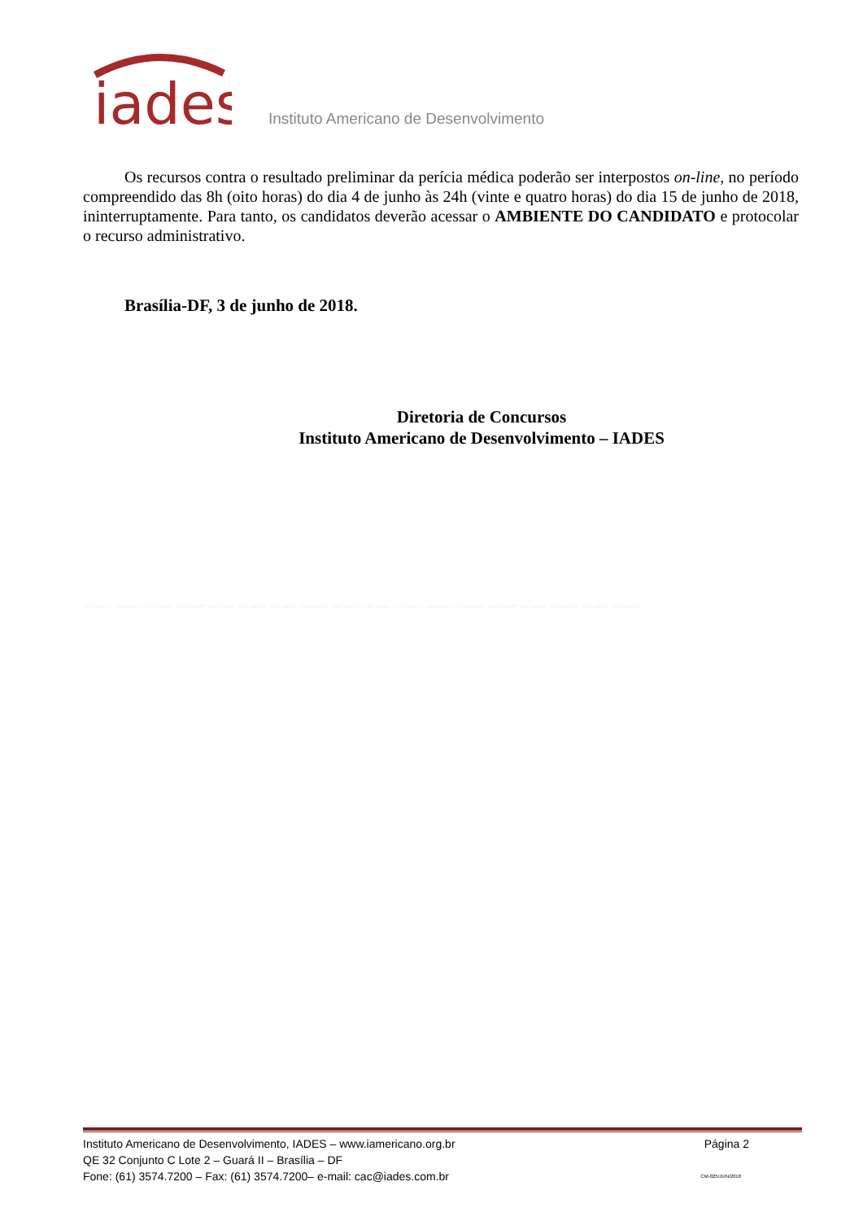iades
Instituto Americano de Desenvolvimento
Os recursos contra o resultado preliminar da perícia médica poderão ser interpostos on-line, no período compreendido das 8h (oito horas) do dia 4 de junho às 24h (vinte e quatro horas) do dia 15 de junho de 2018, ininterruptamente. Para tanto, os candidatos deverão acessar o AMBIENTE DO CANDIDATO e protocolar o recurso administrativo.
Brasília-DF, 3 de junho de 2018.
Diretoria de Concursos
Instituto Americano de Desenvolvimento – IADES
CAC-IADES * CAC-IADES * CAC-IADES * CAC-IADES * CAC-IADES * CAC-IADES * CAC-IADES * CAC-IADES * CAC-IADES * CAC-IADES * CAC-IADES * CAC-IADES * CAC-IADES * CAC-IADES * CAC-IADES * CAC-IADES * CAC-IADES * CAC-IADES
Instituto Americano de Desenvolvimento, IADES – www.iamericano.org.br Página 2
QE 32 Conjunto C Lote 2 – Guará II – Brasília – DF
Fone: (61) 3574.7200 – Fax: (61) 3574.7200– e-mail: cac@iades.com.br CM-025/JUN/2018